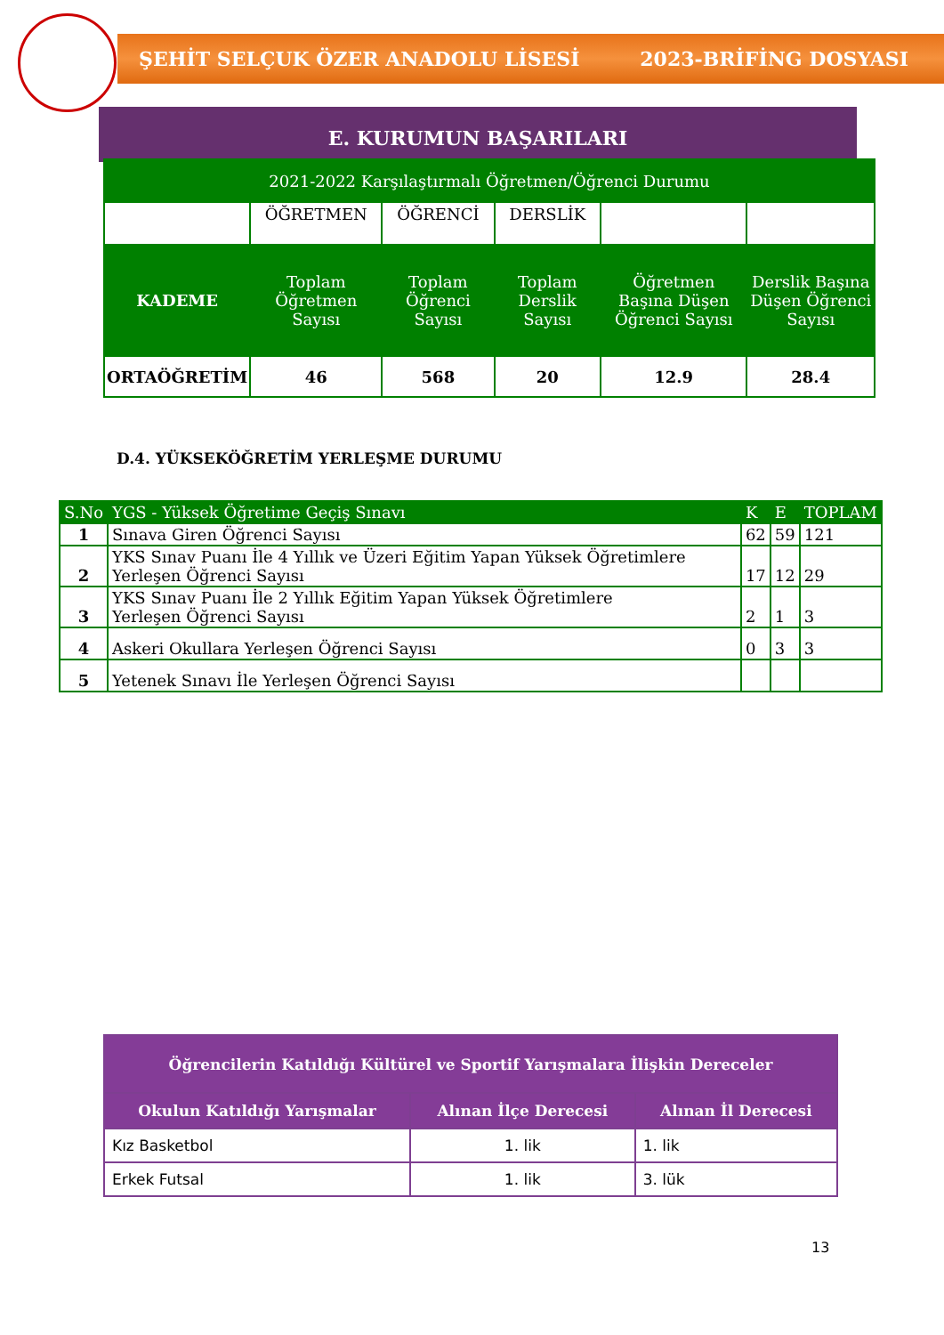ŞEHİT SELÇUK ÖZER ANADOLU LİSESİ 2023-BRİFİNG DOSYASI
E. KURUMUN BAŞARILARI
| 2021-2022 Karşılaştırmalı Öğretmen/Öğrenci Durumu | | | | | |
| | ÖĞRETMEN | ÖĞRENCİ | DERSLİK | | |
| KADEME | Toplam Öğretmen Sayısı | Toplam Öğrenci Sayısı | Toplam Derslik Sayısı | Öğretmen Başına Düşen Öğrenci Sayısı | Derslik Başına Düşen Öğrenci Sayısı |
| ORTAÖĞRETİM | 46 | 568 | 20 | 12.9 | 28.4 |
D.4. YÜKSEKÖĞRETİM YERLEŞME DURUMU
| S.No | YGS - Yüksek Öğretime Geçiş Sınavı | K | E | TOPLAM |
| 1 | Sınava Giren Öğrenci Sayısı | 62 | 59 | 121 |
| 2 | YKS Sınav Puanı İle 4 Yıllık ve Üzeri Eğitim Yapan Yüksek Öğretimlere Yerleşen Öğrenci Sayısı | 17 | 12 | 29 |
| 3 | YKS Sınav Puanı İle 2 Yıllık Eğitim Yapan Yüksek Öğretimlere Yerleşen Öğrenci Sayısı | 2 | 1 | 3 |
| 4 | Askeri Okullara Yerleşen Öğrenci Sayısı | 0 | 3 | 3 |
| 5 | Yetenek Sınavı İle Yerleşen Öğrenci Sayısı | | | |
| Öğrencilerin Katıldığı Kültürel ve Sportif Yarışmalara İlişkin Dereceler | | |
| Okulun Katıldığı Yarışmalar | Alınan İlçe Derecesi | Alınan İl Derecesi |
| Kız Basketbol | 1. lik | 1. lik |
| Erkek Futsal | 1. lik | 3. lük |
13